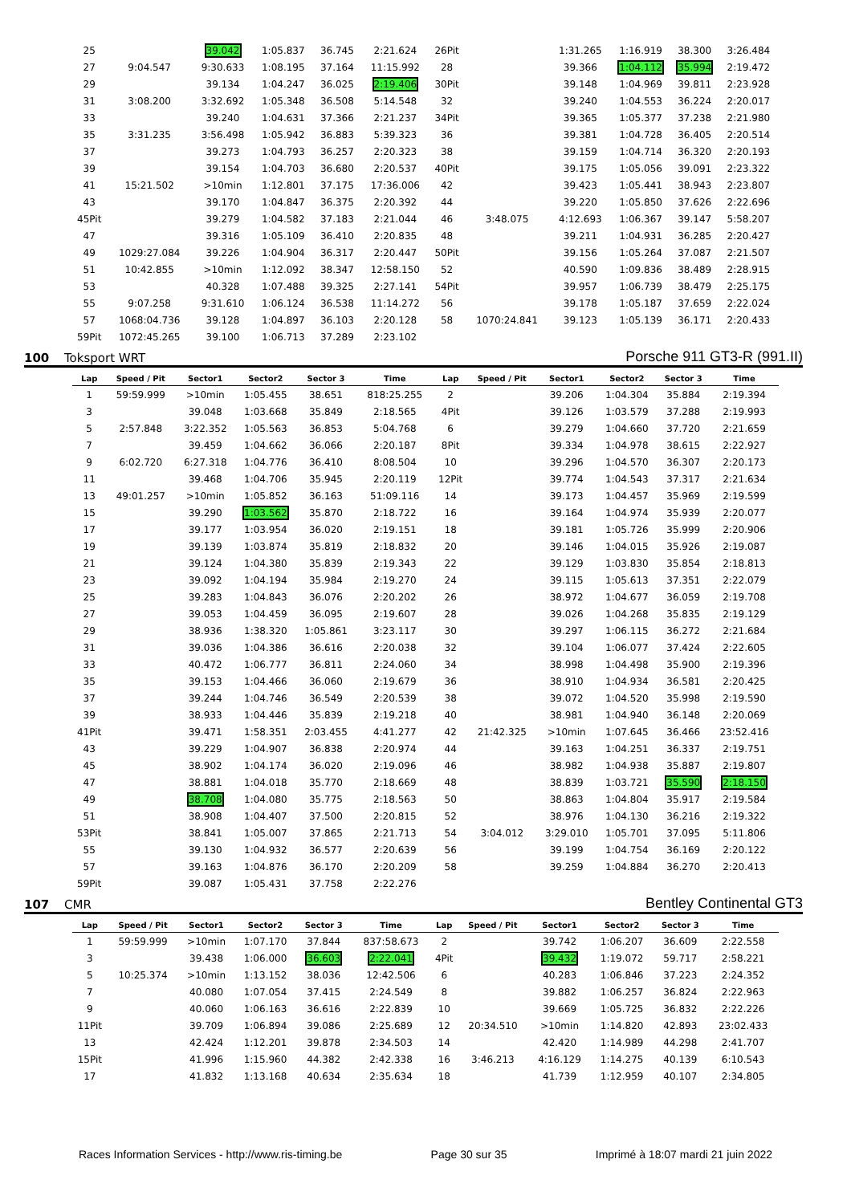| 25 | | 39.042 | 1:05.837 | 36.745 | 2:21.624 | 26Pit | | 1:31.265 | 1:16.919 | 38.300 | 3:26.484 |
| 27 | 9:04.547 | 9:30.633 | 1:08.195 | 37.164 | 11:15.992 | 28 | | 39.366 | 1:04.112 | 35.994 | 2:19.472 |
| 29 | | 39.134 | 1:04.247 | 36.025 | 2:19.406 | 30Pit | | 39.148 | 1:04.969 | 39.811 | 2:23.928 |
| 31 | 3:08.200 | 3:32.692 | 1:05.348 | 36.508 | 5:14.548 | 32 | | 39.240 | 1:04.553 | 36.224 | 2:20.017 |
| 33 | | 39.240 | 1:04.631 | 37.366 | 2:21.237 | 34Pit | | 39.365 | 1:05.377 | 37.238 | 2:21.980 |
| 35 | 3:31.235 | 3:56.498 | 1:05.942 | 36.883 | 5:39.323 | 36 | | 39.381 | 1:04.728 | 36.405 | 2:20.514 |
| 37 | | 39.273 | 1:04.793 | 36.257 | 2:20.323 | 38 | | 39.159 | 1:04.714 | 36.320 | 2:20.193 |
| 39 | | 39.154 | 1:04.703 | 36.680 | 2:20.537 | 40Pit | | 39.175 | 1:05.056 | 39.091 | 2:23.322 |
| 41 | 15:21.502 | >10min | 1:12.801 | 37.175 | 17:36.006 | 42 | | 39.423 | 1:05.441 | 38.943 | 2:23.807 |
| 43 | | 39.170 | 1:04.847 | 36.375 | 2:20.392 | 44 | | 39.220 | 1:05.850 | 37.626 | 2:22.696 |
| 45Pit | | 39.279 | 1:04.582 | 37.183 | 2:21.044 | 46 | 3:48.075 | 4:12.693 | 1:06.367 | 39.147 | 5:58.207 |
| 47 | | 39.316 | 1:05.109 | 36.410 | 2:20.835 | 48 | | 39.211 | 1:04.931 | 36.285 | 2:20.427 |
| 49 | 1029:27.084 | 39.226 | 1:04.904 | 36.317 | 2:20.447 | 50Pit | | 39.156 | 1:05.264 | 37.087 | 2:21.507 |
| 51 | 10:42.855 | >10min | 1:12.092 | 38.347 | 12:58.150 | 52 | | 40.590 | 1:09.836 | 38.489 | 2:28.915 |
| 53 | | 40.328 | 1:07.488 | 39.325 | 2:27.141 | 54Pit | | 39.957 | 1:06.739 | 38.479 | 2:25.175 |
| 55 | 9:07.258 | 9:31.610 | 1:06.124 | 36.538 | 11:14.272 | 56 | | 39.178 | 1:05.187 | 37.659 | 2:22.024 |
| 57 | 1068:04.736 | 39.128 | 1:04.897 | 36.103 | 2:20.128 | 58 | 1070:24.841 | 39.123 | 1:05.139 | 36.171 | 2:20.433 |
| 59Pit | 1072:45.265 | 39.100 | 1:06.713 | 37.289 | 2:23.102 | | | | | | |
100 Toksport WRT Porsche 911 GT3-R (991.II)
| Lap | Speed / Pit | Sector1 | Sector2 | Sector 3 | Time | Lap | Speed / Pit | Sector1 | Sector2 | Sector 3 | Time |
| --- | --- | --- | --- | --- | --- | --- | --- | --- | --- | --- | --- |
| 1 | 59:59.999 | >10min | 1:05.455 | 38.651 | 818:25.255 | 2 | | 39.206 | 1:04.304 | 35.884 | 2:19.394 |
| 3 | | 39.048 | 1:03.668 | 35.849 | 2:18.565 | 4Pit | | 39.126 | 1:03.579 | 37.288 | 2:19.993 |
| 5 | 2:57.848 | 3:22.352 | 1:05.563 | 36.853 | 5:04.768 | 6 | | 39.279 | 1:04.660 | 37.720 | 2:21.659 |
| 7 | | 39.459 | 1:04.662 | 36.066 | 2:20.187 | 8Pit | | 39.334 | 1:04.978 | 38.615 | 2:22.927 |
| 9 | 6:02.720 | 6:27.318 | 1:04.776 | 36.410 | 8:08.504 | 10 | | 39.296 | 1:04.570 | 36.307 | 2:20.173 |
| 11 | | 39.468 | 1:04.706 | 35.945 | 2:20.119 | 12Pit | | 39.774 | 1:04.543 | 37.317 | 2:21.634 |
| 13 | 49:01.257 | >10min | 1:05.852 | 36.163 | 51:09.116 | 14 | | 39.173 | 1:04.457 | 35.969 | 2:19.599 |
| 15 | | 39.290 | 1:03.562 | 35.870 | 2:18.722 | 16 | | 39.164 | 1:04.974 | 35.939 | 2:20.077 |
| 17 | | 39.177 | 1:03.954 | 36.020 | 2:19.151 | 18 | | 39.181 | 1:05.726 | 35.999 | 2:20.906 |
| 19 | | 39.139 | 1:03.874 | 35.819 | 2:18.832 | 20 | | 39.146 | 1:04.015 | 35.926 | 2:19.087 |
| 21 | | 39.124 | 1:04.380 | 35.839 | 2:19.343 | 22 | | 39.129 | 1:03.830 | 35.854 | 2:18.813 |
| 23 | | 39.092 | 1:04.194 | 35.984 | 2:19.270 | 24 | | 39.115 | 1:05.613 | 37.351 | 2:22.079 |
| 25 | | 39.283 | 1:04.843 | 36.076 | 2:20.202 | 26 | | 38.972 | 1:04.677 | 36.059 | 2:19.708 |
| 27 | | 39.053 | 1:04.459 | 36.095 | 2:19.607 | 28 | | 39.026 | 1:04.268 | 35.835 | 2:19.129 |
| 29 | | 38.936 | 1:38.320 | 1:05.861 | 3:23.117 | 30 | | 39.297 | 1:06.115 | 36.272 | 2:21.684 |
| 31 | | 39.036 | 1:04.386 | 36.616 | 2:20.038 | 32 | | 39.104 | 1:06.077 | 37.424 | 2:22.605 |
| 33 | | 40.472 | 1:06.777 | 36.811 | 2:24.060 | 34 | | 38.998 | 1:04.498 | 35.900 | 2:19.396 |
| 35 | | 39.153 | 1:04.466 | 36.060 | 2:19.679 | 36 | | 38.910 | 1:04.934 | 36.581 | 2:20.425 |
| 37 | | 39.244 | 1:04.746 | 36.549 | 2:20.539 | 38 | | 39.072 | 1:04.520 | 35.998 | 2:19.590 |
| 39 | | 38.933 | 1:04.446 | 35.839 | 2:19.218 | 40 | | 38.981 | 1:04.940 | 36.148 | 2:20.069 |
| 41Pit | | 39.471 | 1:58.351 | 2:03.455 | 4:41.277 | 42 | 21:42.325 | >10min | 1:07.645 | 36.466 | 23:52.416 |
| 43 | | 39.229 | 1:04.907 | 36.838 | 2:20.974 | 44 | | 39.163 | 1:04.251 | 36.337 | 2:19.751 |
| 45 | | 38.902 | 1:04.174 | 36.020 | 2:19.096 | 46 | | 38.982 | 1:04.938 | 35.887 | 2:19.807 |
| 47 | | 38.881 | 1:04.018 | 35.770 | 2:18.669 | 48 | | 38.839 | 1:03.721 | 35.590 | 2:18.150 |
| 49 | | 38.708 | 1:04.080 | 35.775 | 2:18.563 | 50 | | 38.863 | 1:04.804 | 35.917 | 2:19.584 |
| 51 | | 38.908 | 1:04.407 | 37.500 | 2:20.815 | 52 | | 38.976 | 1:04.130 | 36.216 | 2:19.322 |
| 53Pit | | 38.841 | 1:05.007 | 37.865 | 2:21.713 | 54 | 3:04.012 | 3:29.010 | 1:05.701 | 37.095 | 5:11.806 |
| 55 | | 39.130 | 1:04.932 | 36.577 | 2:20.639 | 56 | | 39.199 | 1:04.754 | 36.169 | 2:20.122 |
| 57 | | 39.163 | 1:04.876 | 36.170 | 2:20.209 | 58 | | 39.259 | 1:04.884 | 36.270 | 2:20.413 |
| 59Pit | | 39.087 | 1:05.431 | 37.758 | 2:22.276 | | | | | | |
107 CMR Bentley Continental GT3
| Lap | Speed / Pit | Sector1 | Sector2 | Sector 3 | Time | Lap | Speed / Pit | Sector1 | Sector2 | Sector 3 | Time |
| --- | --- | --- | --- | --- | --- | --- | --- | --- | --- | --- | --- |
| 1 | 59:59.999 | >10min | 1:07.170 | 37.844 | 837:58.673 | 2 | | 39.742 | 1:06.207 | 36.609 | 2:22.558 |
| 3 | | 39.438 | 1:06.000 | 36.603 | 2:22.041 | 4Pit | | 39.432 | 1:19.072 | 59.717 | 2:58.221 |
| 5 | 10:25.374 | >10min | 1:13.152 | 38.036 | 12:42.506 | 6 | | 40.283 | 1:06.846 | 37.223 | 2:24.352 |
| 7 | | 40.080 | 1:07.054 | 37.415 | 2:24.549 | 8 | | 39.882 | 1:06.257 | 36.824 | 2:22.963 |
| 9 | | 40.060 | 1:06.163 | 36.616 | 2:22.839 | 10 | | 39.669 | 1:05.725 | 36.832 | 2:22.226 |
| 11Pit | | 39.709 | 1:06.894 | 39.086 | 2:25.689 | 12 | 20:34.510 | >10min | 1:14.820 | 42.893 | 23:02.433 |
| 13 | | 42.424 | 1:12.201 | 39.878 | 2:34.503 | 14 | | 42.420 | 1:14.989 | 44.298 | 2:41.707 |
| 15Pit | | 41.996 | 1:15.960 | 44.382 | 2:42.338 | 16 | 3:46.213 | 4:16.129 | 1:14.275 | 40.139 | 6:10.543 |
| 17 | | 41.832 | 1:13.168 | 40.634 | 2:35.634 | 18 | | 41.739 | 1:12.959 | 40.107 | 2:34.805 |
Races Information Services - http://www.ris-timing.be Page 30 sur 35 Imprimé à 18:07 mardi 21 juin 2022